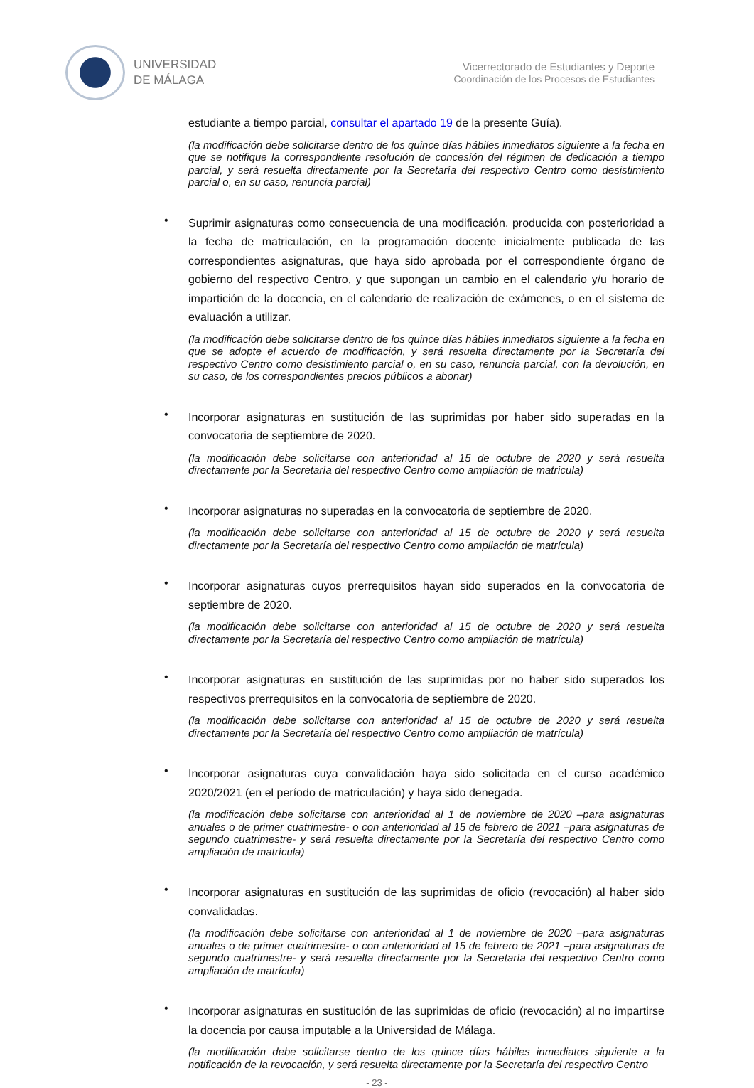UNIVERSIDAD
DE MÁLAGA
Vicerrectorado de Estudiantes y Deporte
Coordinación de los Procesos de Estudiantes
estudiante a tiempo parcial, consultar el apartado 19 de la presente Guía).
(la modificación debe solicitarse dentro de los quince días hábiles inmediatos siguiente a la fecha en que se notifique la correspondiente resolución de concesión del régimen de dedicación a tiempo parcial, y será resuelta directamente por la Secretaría del respectivo Centro como desistimiento parcial o, en su caso, renuncia parcial)
•
Suprimir asignaturas como consecuencia de una modificación, producida con posterioridad a la fecha de matriculación, en la programación docente inicialmente publicada de las correspondientes asignaturas, que haya sido aprobada por el correspondiente órgano de gobierno del respectivo Centro, y que supongan un cambio en el calendario y/u horario de impartición de la docencia, en el calendario de realización de exámenes, o en el sistema de evaluación a utilizar.
(la modificación debe solicitarse dentro de los quince días hábiles inmediatos siguiente a la fecha en que se adopte el acuerdo de modificación, y será resuelta directamente por la Secretaría del respectivo Centro como desistimiento parcial o, en su caso, renuncia parcial, con la devolución, en su caso, de los correspondientes precios públicos a abonar)
•
Incorporar asignaturas en sustitución de las suprimidas por haber sido superadas en la convocatoria de septiembre de 2020.
(la modificación debe solicitarse con anterioridad al 15 de octubre de 2020 y será resuelta directamente por la Secretaría del respectivo Centro como ampliación de matrícula)
•
Incorporar asignaturas no superadas en la convocatoria de septiembre de 2020.
(la modificación debe solicitarse con anterioridad al 15 de octubre de 2020 y será resuelta directamente por la Secretaría del respectivo Centro como ampliación de matrícula)
•
Incorporar asignaturas cuyos prerrequisitos hayan sido superados en la convocatoria de septiembre de 2020.
(la modificación debe solicitarse con anterioridad al 15 de octubre de 2020 y será resuelta directamente por la Secretaría del respectivo Centro como ampliación de matrícula)
•
Incorporar asignaturas en sustitución de las suprimidas por no haber sido superados los respectivos prerrequisitos en la convocatoria de septiembre de 2020.
(la modificación debe solicitarse con anterioridad al 15 de octubre de 2020 y será resuelta directamente por la Secretaría del respectivo Centro como ampliación de matrícula)
•
Incorporar asignaturas cuya convalidación haya sido solicitada en el curso académico 2020/2021 (en el período de matriculación) y haya sido denegada.
(la modificación debe solicitarse con anterioridad al 1 de noviembre de 2020 –para asignaturas anuales o de primer cuatrimestre- o con anterioridad al 15 de febrero de 2021 –para asignaturas de segundo cuatrimestre- y será resuelta directamente por la Secretaría del respectivo Centro como ampliación de matrícula)
•
Incorporar asignaturas en sustitución de las suprimidas de oficio (revocación) al haber sido convalidadas.
(la modificación debe solicitarse con anterioridad al 1 de noviembre de 2020 –para asignaturas anuales o de primer cuatrimestre- o con anterioridad al 15 de febrero de 2021 –para asignaturas de segundo cuatrimestre- y será resuelta directamente por la Secretaría del respectivo Centro como ampliación de matrícula)
•
Incorporar asignaturas en sustitución de las suprimidas de oficio (revocación) al no impartirse la docencia por causa imputable a la Universidad de Málaga.
(la modificación debe solicitarse dentro de los quince días hábiles inmediatos siguiente a la notificación de la revocación, y será resuelta directamente por la Secretaría del respectivo Centro
- 23 -